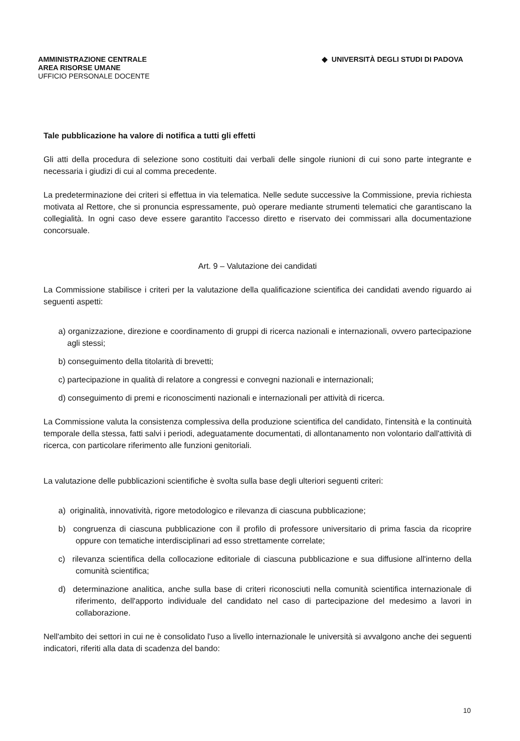AMMINISTRAZIONE CENTRALE
AREA RISORSE UMANE
UFFICIO PERSONALE DOCENTE
◆ UNIVERSITÀ DEGLI STUDI DI PADOVA
Tale pubblicazione ha valore di notifica a tutti gli effetti
Gli atti della procedura di selezione sono costituiti dai verbali delle singole riunioni di cui sono parte integrante e necessaria i giudizi di cui al comma precedente.
La predeterminazione dei criteri si effettua in via telematica. Nelle sedute successive la Commissione, previa richiesta motivata al Rettore, che si pronuncia espressamente, può operare mediante strumenti telematici che garantiscano la collegialità. In ogni caso deve essere garantito l'accesso diretto e riservato dei commissari alla documentazione concorsuale.
Art. 9 – Valutazione dei candidati
La Commissione stabilisce i criteri per la valutazione della qualificazione scientifica dei candidati avendo riguardo ai seguenti aspetti:
a) organizzazione, direzione e coordinamento di gruppi di ricerca nazionali e internazionali, ovvero partecipazione agli stessi;
b) conseguimento della titolarità di brevetti;
c) partecipazione in qualità di relatore a congressi e convegni nazionali e internazionali;
d) conseguimento di premi e riconoscimenti nazionali e internazionali per attività di ricerca.
La Commissione valuta la consistenza complessiva della produzione scientifica del candidato, l'intensità e la continuità temporale della stessa, fatti salvi i periodi, adeguatamente documentati, di allontanamento non volontario dall'attività di ricerca, con particolare riferimento alle funzioni genitoriali.
La valutazione delle pubblicazioni scientifiche è svolta sulla base degli ulteriori seguenti criteri:
a) originalità, innovatività, rigore metodologico e rilevanza di ciascuna pubblicazione;
b) congruenza di ciascuna pubblicazione con il profilo di professore universitario di prima fascia da ricoprire oppure con tematiche interdisciplinari ad esso strettamente correlate;
c) rilevanza scientifica della collocazione editoriale di ciascuna pubblicazione e sua diffusione all'interno della comunità scientifica;
d) determinazione analitica, anche sulla base di criteri riconosciuti nella comunità scientifica internazionale di riferimento, dell'apporto individuale del candidato nel caso di partecipazione del medesimo a lavori in collaborazione.
Nell'ambito dei settori in cui ne è consolidato l'uso a livello internazionale le università si avvalgono anche dei seguenti indicatori, riferiti alla data di scadenza del bando:
10